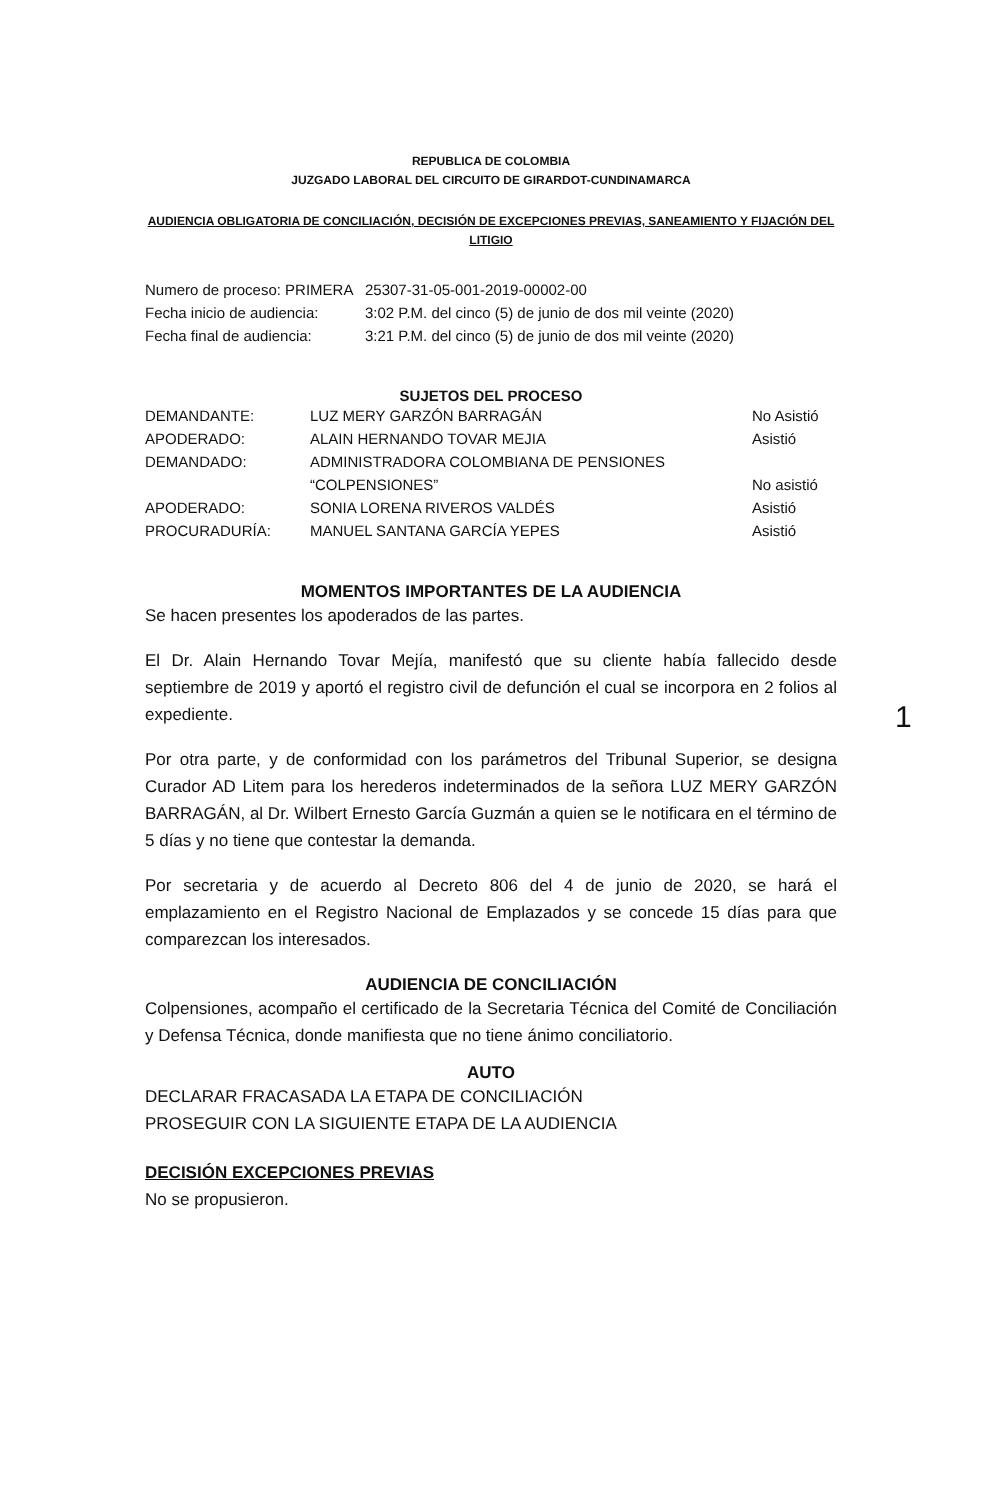REPUBLICA DE COLOMBIA
JUZGADO LABORAL DEL CIRCUITO DE GIRARDOT-CUNDINAMARCA
AUDIENCIA OBLIGATORIA DE CONCILIACIÓN, DECISIÓN DE EXCEPCIONES PREVIAS, SANEAMIENTO Y FIJACIÓN DEL LITIGIO
| Numero de proceso: PRIMERA | 25307-31-05-001-2019-00002-00 |
| Fecha inicio de audiencia: | 3:02 P.M. del cinco (5) de junio de dos mil veinte (2020) |
| Fecha final de audiencia: | 3:21 P.M. del cinco (5) de junio de dos mil veinte (2020) |
SUJETOS DEL PROCESO
| DEMANDANTE: | LUZ MERY GARZÓN BARRAGÁN | No Asistió |
| APODERADO: | ALAIN HERNANDO TOVAR MEJIA | Asistió |
| DEMANDADO: | ADMINISTRADORA COLOMBIANA DE PENSIONES “COLPENSIONES” | No asistió |
| APODERADO: | SONIA LORENA RIVEROS VALDÉS | Asistió |
| PROCURADURÍA: | MANUEL SANTANA GARCÍA YEPES | Asistió |
MOMENTOS IMPORTANTES DE LA AUDIENCIA
Se hacen presentes los apoderados de las partes.
El Dr. Alain Hernando Tovar Mejía, manifestó que su cliente había fallecido desde septiembre de 2019 y aportó el registro civil de defunción el cual se incorpora en 2 folios al expediente.
Por otra parte, y de conformidad con los parámetros del Tribunal Superior, se designa Curador AD Litem para los herederos indeterminados de la señora LUZ MERY GARZÓN BARRAGÁN, al Dr. Wilbert Ernesto García Guzmán a quien se le notificara en el término de 5 días y no tiene que contestar la demanda.
Por secretaria y de acuerdo al Decreto 806 del 4 de junio de 2020, se hará el emplazamiento en el Registro Nacional de Emplazados y se concede 15 días para que comparezcan los interesados.
AUDIENCIA DE CONCILIACIÓN
Colpensiones, acompaño el certificado de la Secretaria Técnica del Comité de Conciliación y Defensa Técnica, donde manifiesta que no tiene ánimo conciliatorio.
AUTO
DECLARAR FRACASADA LA ETAPA DE CONCILIACIÓN
PROSEGUIR CON LA SIGUIENTE ETAPA DE LA AUDIENCIA
DECISIÓN EXCEPCIONES PREVIAS
No se propusieron.
1